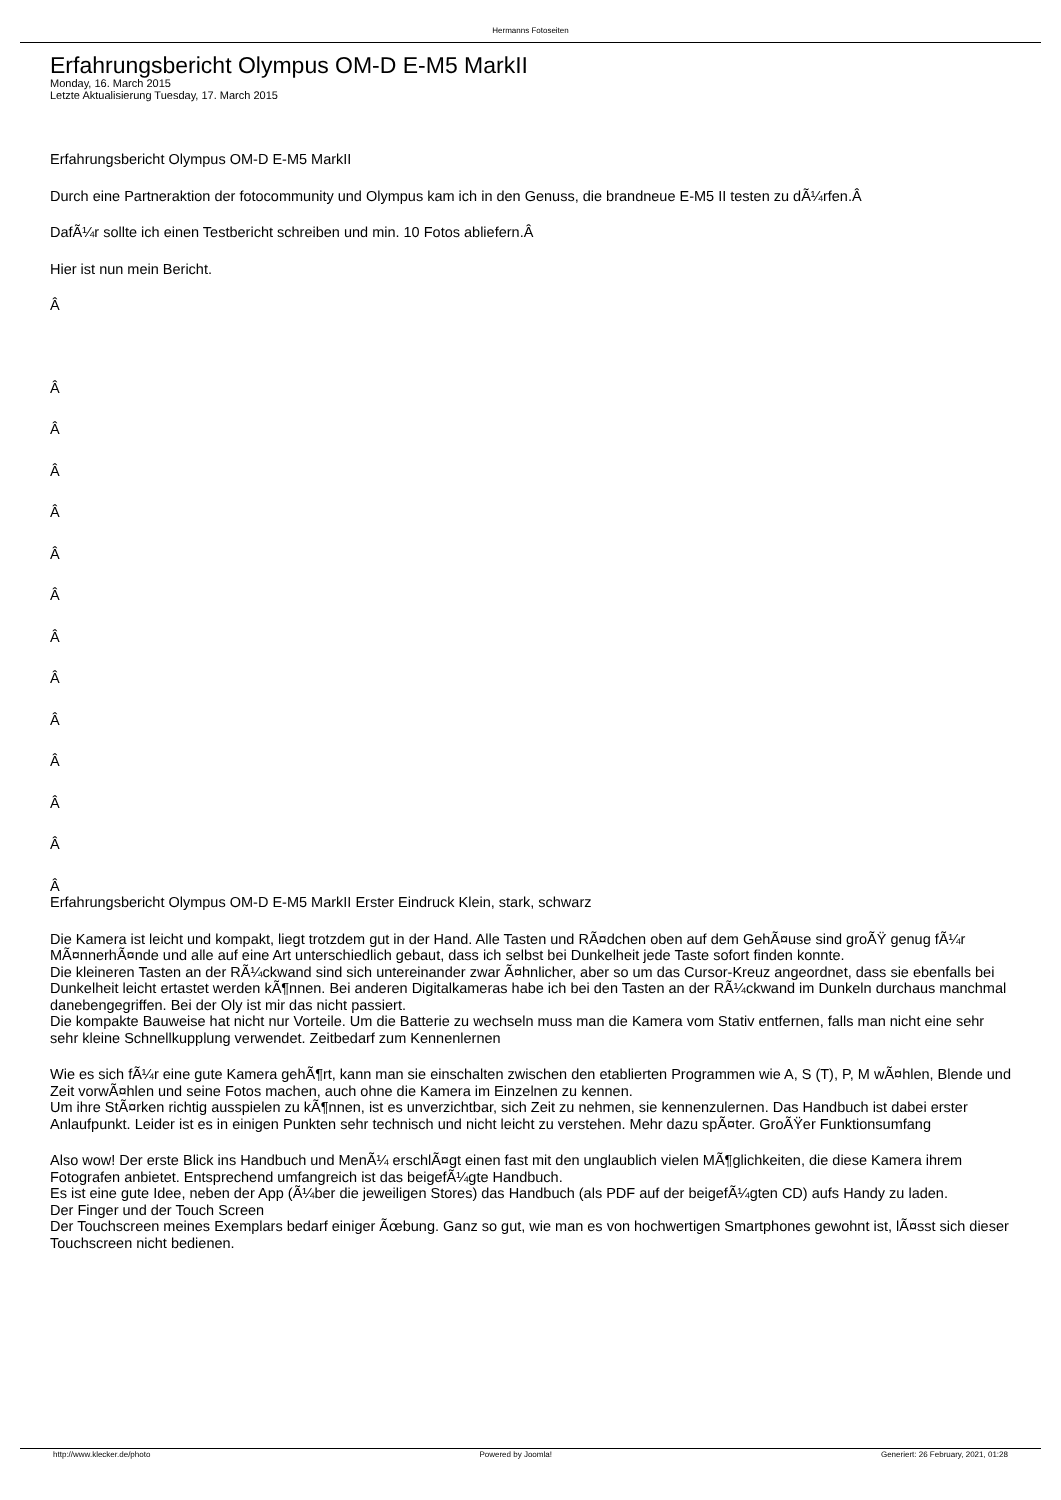Hermanns Fotoseiten
Erfahrungsbericht Olympus OM-D E-M5 MarkII
Monday, 16. March 2015
Letzte Aktualisierung Tuesday, 17. March 2015
Erfahrungsbericht Olympus OM-D E-M5 MarkII
Durch eine Partneraktion der fotocommunity und Olympus kam ich in den Genuss, die brandneue E-M5 II testen zu dÃ¼rfen.Â
DafÃ¼r sollte ich einen Testbericht schreiben und min. 10 Fotos abliefern.Â
Hier ist nun mein Bericht.
Â
Â
Â
Â
Â
Â
Â
Â
Â
Â
Â
Â
Â
Â
Erfahrungsbericht Olympus OM-D E-M5 MarkII Erster Eindruck Klein, stark, schwarz
Die Kamera ist leicht und kompakt, liegt trotzdem gut in der Hand. Alle Tasten und RÃ¤dchen oben auf dem GehÃ¤use sind groÃŸ genug fÃ¼r MÃ¤nnerhÃ¤nde und alle auf eine Art unterschiedlich gebaut, dass ich selbst bei Dunkelheit jede Taste sofort finden konnte.
Die kleineren Tasten an der RÃ¼ckwand sind sich untereinander zwar Ã¤hnlicher, aber so um das Cursor-Kreuz angeordnet, dass sie ebenfalls bei Dunkelheit leicht ertastet werden kÃ¶nnen. Bei anderen Digitalkameras habe ich bei den Tasten an der RÃ¼ckwand im Dunkeln durchaus manchmal danebengegriffen. Bei der Oly ist mir das nicht passiert.
Die kompakte Bauweise hat nicht nur Vorteile. Um die Batterie zu wechseln muss man die Kamera vom Stativ entfernen, falls man nicht eine sehr sehr kleine Schnellkupplung verwendet. Zeitbedarf zum Kennenlernen
Wie es sich fÃ¼r eine gute Kamera gehÃ¶rt, kann man sie einschalten zwischen den etablierten Programmen wie A, S (T), P, M wÃ¤hlen, Blende und Zeit vorwÃ¤hlen und seine Fotos machen, auch ohne die Kamera im Einzelnen zu kennen.
Um ihre StÃ¤rken richtig ausspielen zu kÃ¶nnen, ist es unverzichtbar, sich Zeit zu nehmen, sie kennenzulernen. Das Handbuch ist dabei erster Anlaufpunkt. Leider ist es in einigen Punkten sehr technisch und nicht leicht zu verstehen. Mehr dazu spÃ¤ter. GroÃŸer Funktionsumfang
Also wow! Der erste Blick ins Handbuch und MenÃ¼ erschlÃ¤gt einen fast mit den unglaublich vielen MÃ¶glichkeiten, die diese Kamera ihrem Fotografen anbietet. Entsprechend umfangreich ist das beigefÃ¼gte Handbuch.
Es ist eine gute Idee, neben der App (Ã¼ber die jeweiligen Stores) das Handbuch (als PDF auf der beigefÃ¼gten CD) aufs Handy zu laden.
Der Finger und der Touch Screen
Der Touchscreen meines Exemplars bedarf einiger Ãœbung. Ganz so gut, wie man es von hochwertigen Smartphones gewohnt ist, lÃ¤sst sich dieser Touchscreen nicht bedienen.
http://www.klecker.de/photo Powered by Joomla! Generiert: 26 February, 2021, 01:28